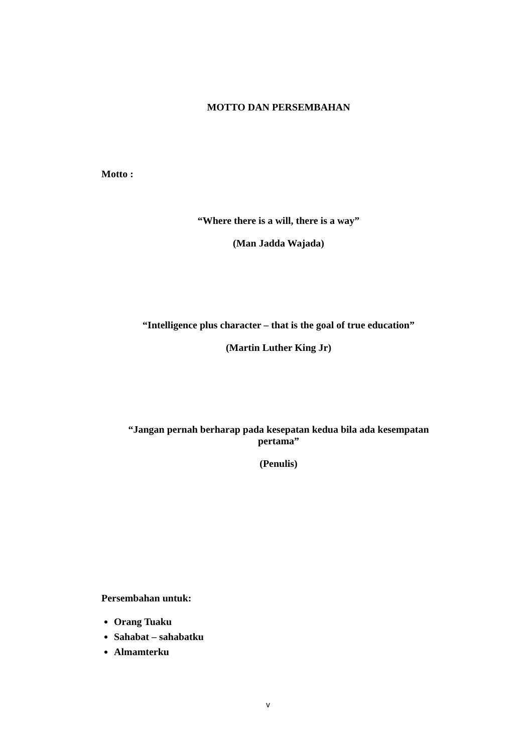MOTTO DAN PERSEMBAHAN
Motto :
“Where there is a will, there is a way”
(Man Jadda Wajada)
“Intelligence plus character – that is the goal of true education”
(Martin Luther King Jr)
“Jangan pernah berharap pada kesepatan kedua bila ada kesempatan
pertama”
(Penulis)
Persembahan untuk:
Orang Tuaku
Sahabat – sahabatku
Almamterku
v